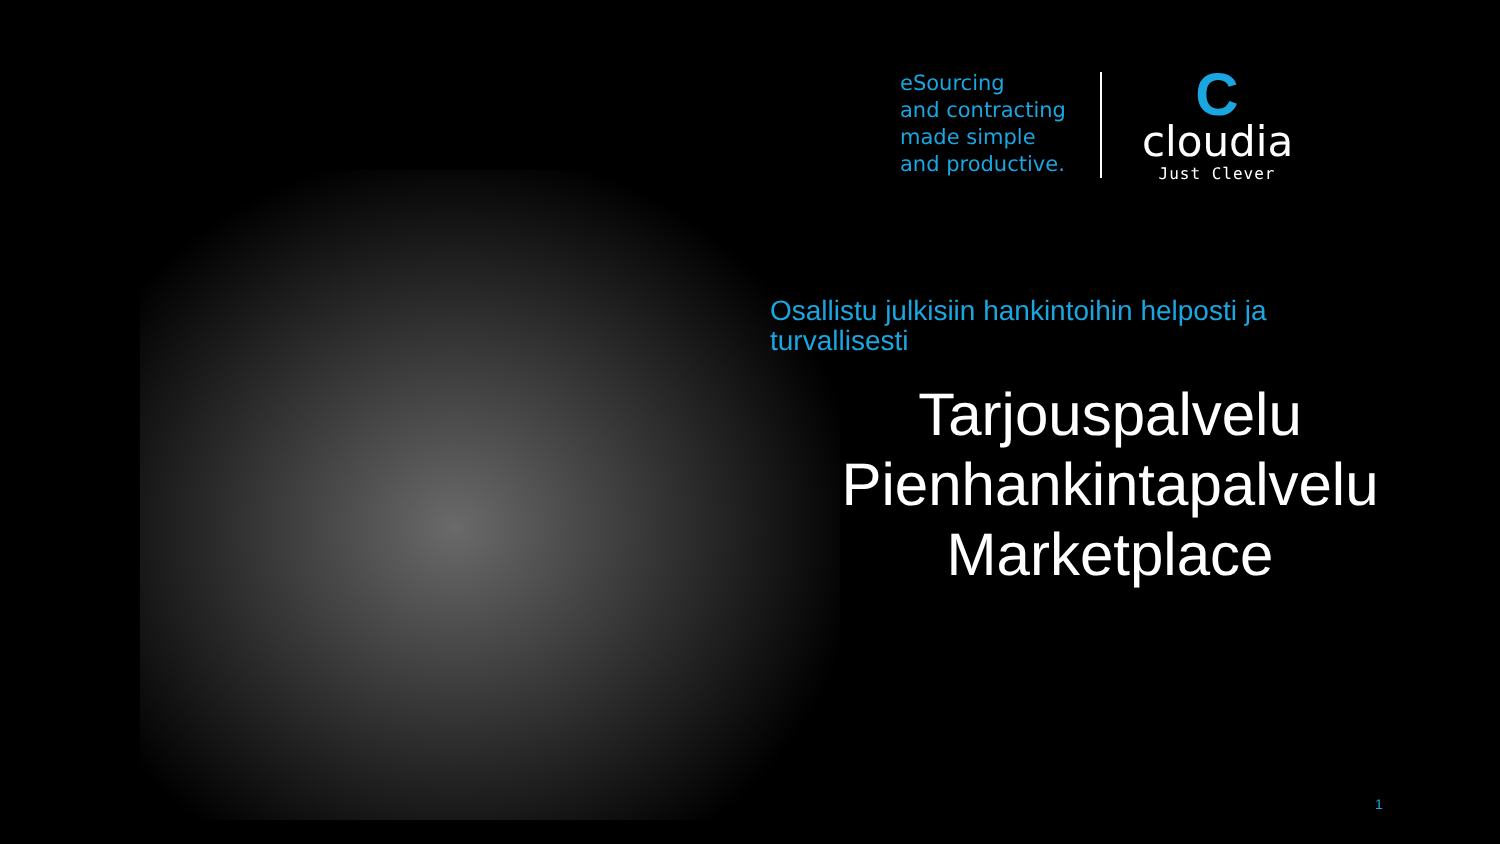eSourcing
and contracting
made simple
and productive.
C
cloudia
Just Clever
Osallistu julkisiin hankintoihin helposti ja turvallisesti
Tarjouspalvelu
Pienhankintapalvelu
Marketplace
1